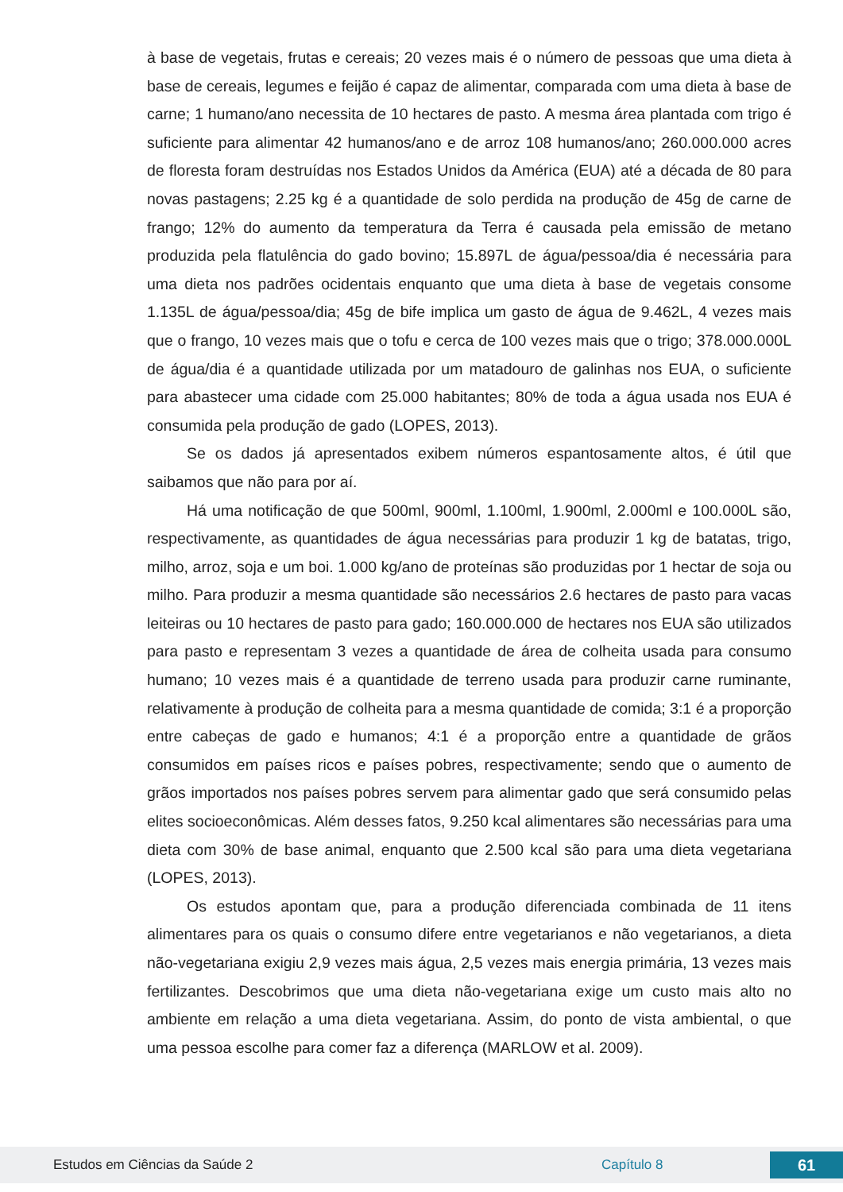à base de vegetais, frutas e cereais; 20 vezes mais é o número de pessoas que uma dieta à base de cereais, legumes e feijão é capaz de alimentar, comparada com uma dieta à base de carne; 1 humano/ano necessita de 10 hectares de pasto. A mesma área plantada com trigo é suficiente para alimentar 42 humanos/ano e de arroz 108 humanos/ano; 260.000.000 acres de floresta foram destruídas nos Estados Unidos da América (EUA) até a década de 80 para novas pastagens; 2.25 kg é a quantidade de solo perdida na produção de 45g de carne de frango; 12% do aumento da temperatura da Terra é causada pela emissão de metano produzida pela flatulência do gado bovino; 15.897L de água/pessoa/dia é necessária para uma dieta nos padrões ocidentais enquanto que uma dieta à base de vegetais consome 1.135L de água/pessoa/dia; 45g de bife implica um gasto de água de 9.462L, 4 vezes mais que o frango, 10 vezes mais que o tofu e cerca de 100 vezes mais que o trigo; 378.000.000L de água/dia é a quantidade utilizada por um matadouro de galinhas nos EUA, o suficiente para abastecer uma cidade com 25.000 habitantes; 80% de toda a água usada nos EUA é consumida pela produção de gado (LOPES, 2013).
Se os dados já apresentados exibem números espantosamente altos, é útil que saibamos que não para por aí.
Há uma notificação de que 500ml, 900ml, 1.100ml, 1.900ml, 2.000ml e 100.000L são, respectivamente, as quantidades de água necessárias para produzir 1 kg de batatas, trigo, milho, arroz, soja e um boi. 1.000 kg/ano de proteínas são produzidas por 1 hectar de soja ou milho. Para produzir a mesma quantidade são necessários 2.6 hectares de pasto para vacas leiteiras ou 10 hectares de pasto para gado; 160.000.000 de hectares nos EUA são utilizados para pasto e representam 3 vezes a quantidade de área de colheita usada para consumo humano; 10 vezes mais é a quantidade de terreno usada para produzir carne ruminante, relativamente à produção de colheita para a mesma quantidade de comida; 3:1 é a proporção entre cabeças de gado e humanos; 4:1 é a proporção entre a quantidade de grãos consumidos em países ricos e países pobres, respectivamente; sendo que o aumento de grãos importados nos países pobres servem para alimentar gado que será consumido pelas elites socioeconômicas. Além desses fatos, 9.250 kcal alimentares são necessárias para uma dieta com 30% de base animal, enquanto que 2.500 kcal são para uma dieta vegetariana (LOPES, 2013).
Os estudos apontam que, para a produção diferenciada combinada de 11 itens alimentares para os quais o consumo difere entre vegetarianos e não vegetarianos, a dieta não-vegetariana exigiu 2,9 vezes mais água, 2,5 vezes mais energia primária, 13 vezes mais fertilizantes. Descobrimos que uma dieta não-vegetariana exige um custo mais alto no ambiente em relação a uma dieta vegetariana. Assim, do ponto de vista ambiental, o que uma pessoa escolhe para comer faz a diferença (MARLOW et al. 2009).
Estudos em Ciências da Saúde 2 Capítulo 8 61